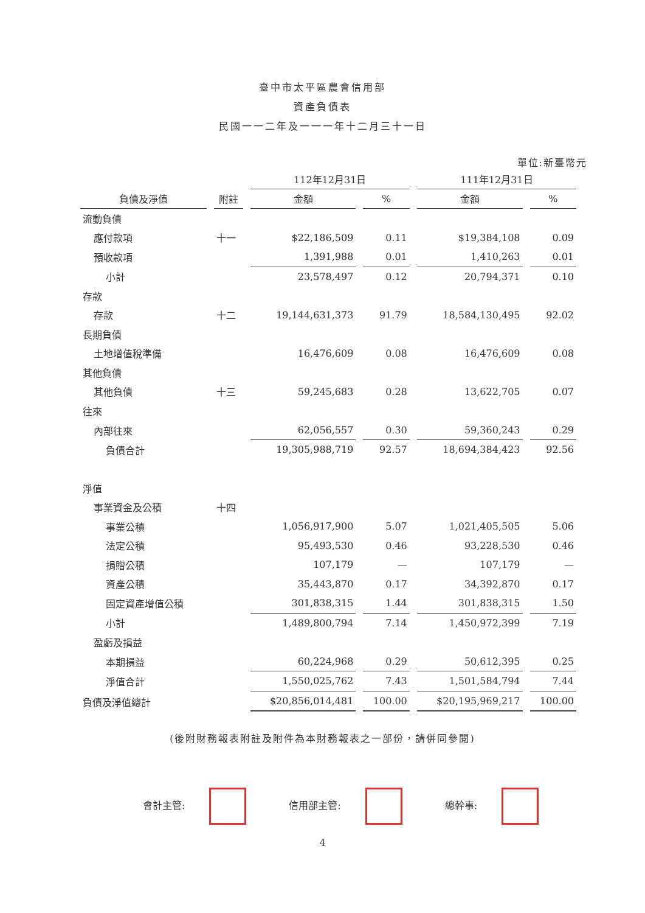臺中市太平區農會信用部
資產負債表
民國一一二年及一一一年十二月三十一日
單位:新臺幣元
| | | 112年12月31日 | | 111年12月31日 | |
| --- | --- | --- | --- | --- | --- |
| 負債及淨值 | 附註 | 金額 | % | 金額 | % |
| 流動負債 | | | | | |
| 應付款項 | 十一 | $22,186,509 | 0.11 | $19,384,108 | 0.09 |
| 預收款項 | | 1,391,988 | 0.01 | 1,410,263 | 0.01 |
| 小計 | | 23,578,497 | 0.12 | 20,794,371 | 0.10 |
| 存款 | | | | | |
| 存款 | 十二 | 19,144,631,373 | 91.79 | 18,584,130,495 | 92.02 |
| 長期負債 | | | | | |
| 土地增值稅準備 | | 16,476,609 | 0.08 | 16,476,609 | 0.08 |
| 其他負債 | | | | | |
| 其他負債 | 十三 | 59,245,683 | 0.28 | 13,622,705 | 0.07 |
| 往來 | | | | | |
| 內部往來 | | 62,056,557 | 0.30 | 59,360,243 | 0.29 |
| 負債合計 | | 19,305,988,719 | 92.57 | 18,694,384,423 | 92.56 |
| 淨值 | | | | | |
| 事業資金及公積 | 十四 | | | | |
| 事業公積 | | 1,056,917,900 | 5.07 | 1,021,405,505 | 5.06 |
| 法定公積 | | 95,493,530 | 0.46 | 93,228,530 | 0.46 |
| 捐贈公積 | | 107,179 | — | 107,179 | — |
| 資產公積 | | 35,443,870 | 0.17 | 34,392,870 | 0.17 |
| 固定資產增值公積 | | 301,838,315 | 1.44 | 301,838,315 | 1.50 |
| 小計 | | 1,489,800,794 | 7.14 | 1,450,972,399 | 7.19 |
| 盈虧及損益 | | | | | |
| 本期損益 | | 60,224,968 | 0.29 | 50,612,395 | 0.25 |
| 淨值合計 | | 1,550,025,762 | 7.43 | 1,501,584,794 | 7.44 |
| 負債及淨值總計 | | $20,856,014,481 | 100.00 | $20,195,969,217 | 100.00 |
(後附財務報表附註及附件為本財務報表之一部份，請併同參閱)
會計主管: 信用部主管: 總幹事:
4